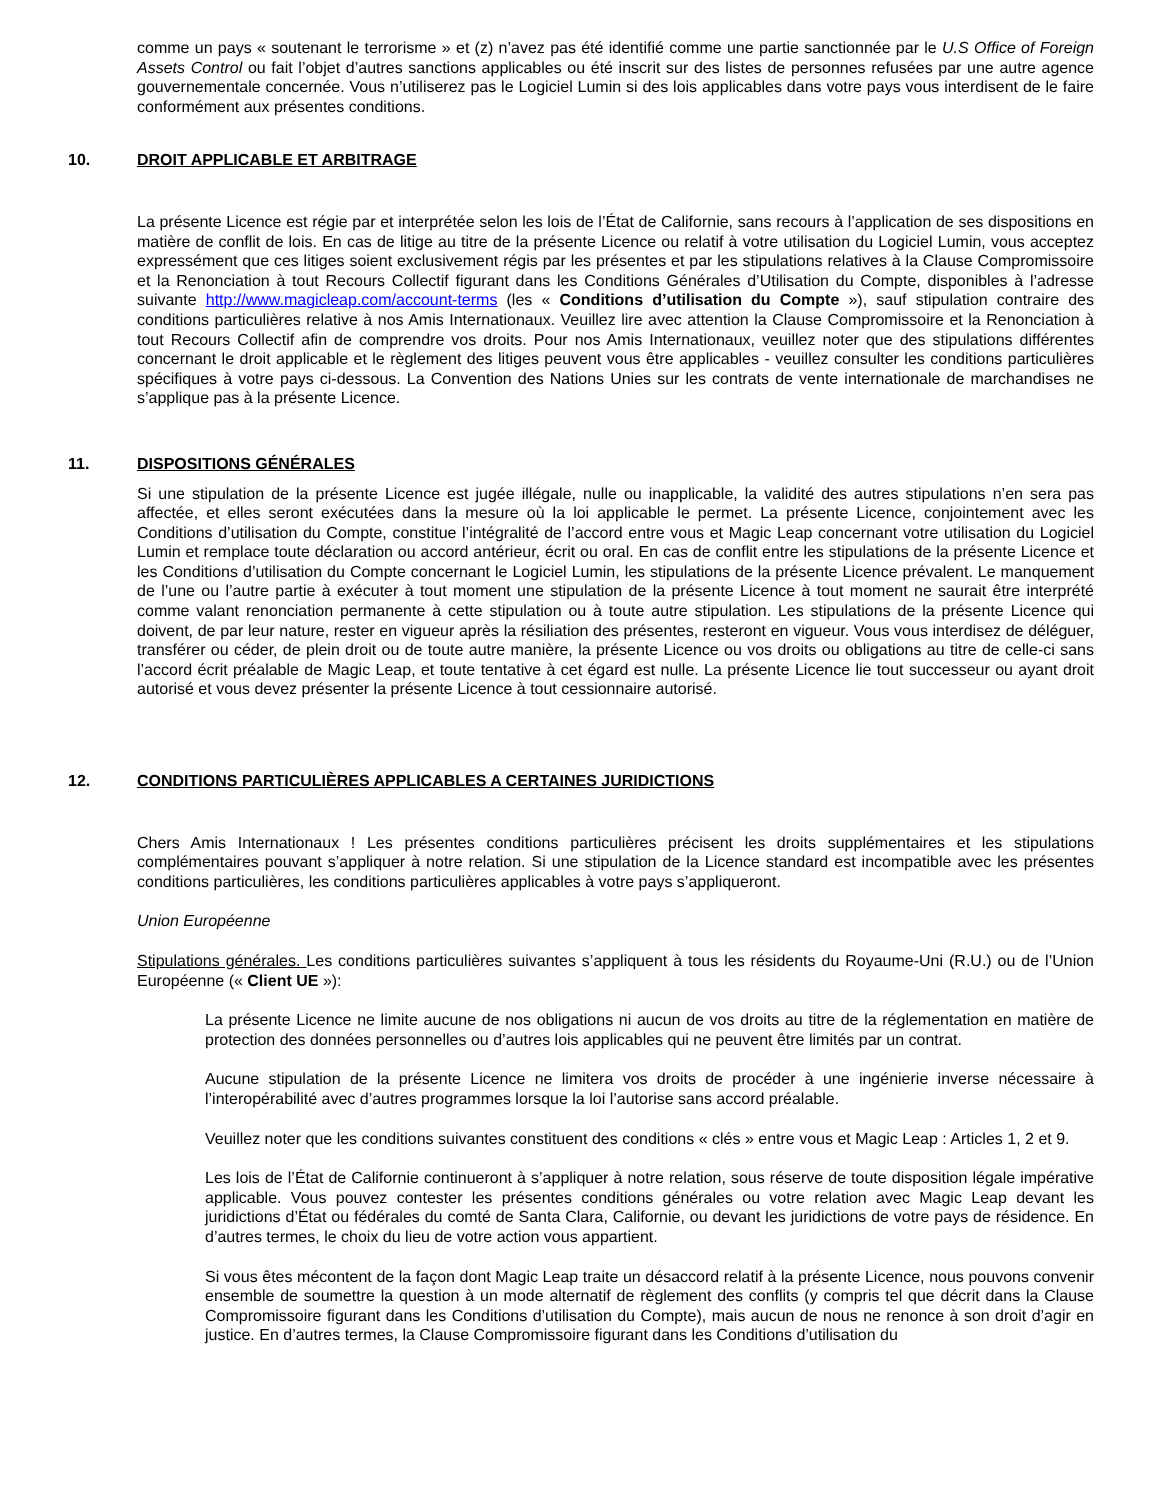comme un pays « soutenant le terrorisme » et (z) n’avez pas été identifié comme une partie sanctionnée par le U.S Office of Foreign Assets Control ou fait l’objet d’autres sanctions applicables ou été inscrit sur des listes de personnes refusées par une autre agence gouvernementale concernée. Vous n’utiliserez pas le Logiciel Lumin si des lois applicables dans votre pays vous interdisent de le faire conformément aux présentes conditions.
10. DROIT APPLICABLE ET ARBITRAGE
La présente Licence est régie par et interprétée selon les lois de l’État de Californie, sans recours à l’application de ses dispositions en matière de conflit de lois. En cas de litige au titre de la présente Licence ou relatif à votre utilisation du Logiciel Lumin, vous acceptez expressément que ces litiges soient exclusivement régis par les présentes et par les stipulations relatives à la Clause Compromissoire et la Renonciation à tout Recours Collectif figurant dans les Conditions Générales d’Utilisation du Compte, disponibles à l’adresse suivante http://www.magicleap.com/account-terms (les « Conditions d’utilisation du Compte »), sauf stipulation contraire des conditions particulières relative à nos Amis Internationaux. Veuillez lire avec attention la Clause Compromissoire et la Renonciation à tout Recours Collectif afin de comprendre vos droits. Pour nos Amis Internationaux, veuillez noter que des stipulations différentes concernant le droit applicable et le règlement des litiges peuvent vous être applicables - veuillez consulter les conditions particulières spécifiques à votre pays ci-dessous. La Convention des Nations Unies sur les contrats de vente internationale de marchandises ne s’applique pas à la présente Licence.
11. DISPOSITIONS GÉNÉRALES
Si une stipulation de la présente Licence est jugée illégale, nulle ou inapplicable, la validité des autres stipulations n’en sera pas affectée, et elles seront exécutées dans la mesure où la loi applicable le permet. La présente Licence, conjointement avec les Conditions d’utilisation du Compte, constitue l’intégralité de l’accord entre vous et Magic Leap concernant votre utilisation du Logiciel Lumin et remplace toute déclaration ou accord antérieur, écrit ou oral. En cas de conflit entre les stipulations de la présente Licence et les Conditions d’utilisation du Compte concernant le Logiciel Lumin, les stipulations de la présente Licence prévalent. Le manquement de l’une ou l’autre partie à exécuter à tout moment une stipulation de la présente Licence à tout moment ne saurait être interprété comme valant renonciation permanente à cette stipulation ou à toute autre stipulation. Les stipulations de la présente Licence qui doivent, de par leur nature, rester en vigueur après la résiliation des présentes, resteront en vigueur. Vous vous interdisez de déléguer, transférer ou céder, de plein droit ou de toute autre manière, la présente Licence ou vos droits ou obligations au titre de celle-ci sans l’accord écrit préalable de Magic Leap, et toute tentative à cet égard est nulle. La présente Licence lie tout successeur ou ayant droit autorisé et vous devez présenter la présente Licence à tout cessionnaire autorisé.
12. CONDITIONS PARTICULIÈRES APPLICABLES A CERTAINES JURIDICTIONS
Chers Amis Internationaux ! Les présentes conditions particulières précisent les droits supplémentaires et les stipulations complémentaires pouvant s’appliquer à notre relation. Si une stipulation de la Licence standard est incompatible avec les présentes conditions particulières, les conditions particulières applicables à votre pays s’appliqueront.
Union Européenne
Stipulations générales. Les conditions particulières suivantes s’appliquent à tous les résidents du Royaume-Uni (R.U.) ou de l’Union Européenne (« Client UE »):
La présente Licence ne limite aucune de nos obligations ni aucun de vos droits au titre de la réglementation en matière de protection des données personnelles ou d’autres lois applicables qui ne peuvent être limités par un contrat.
Aucune stipulation de la présente Licence ne limitera vos droits de procéder à une ingénierie inverse nécessaire à l’interopérabilité avec d’autres programmes lorsque la loi l’autorise sans accord préalable.
Veuillez noter que les conditions suivantes constituent des conditions « clés » entre vous et Magic Leap : Articles 1, 2 et 9.
Les lois de l’État de Californie continueront à s’appliquer à notre relation, sous réserve de toute disposition légale impérative applicable. Vous pouvez contester les présentes conditions générales ou votre relation avec Magic Leap devant les juridictions d’État ou fédérales du comté de Santa Clara, Californie, ou devant les juridictions de votre pays de résidence. En d’autres termes, le choix du lieu de votre action vous appartient.
Si vous êtes mécontent de la façon dont Magic Leap traite un désaccord relatif à la présente Licence, nous pouvons convenir ensemble de soumettre la question à un mode alternatif de règlement des conflits (y compris tel que décrit dans la Clause Compromissoire figurant dans les Conditions d’utilisation du Compte), mais aucun de nous ne renonce à son droit d’agir en justice. En d’autres termes, la Clause Compromissoire figurant dans les Conditions d’utilisation du